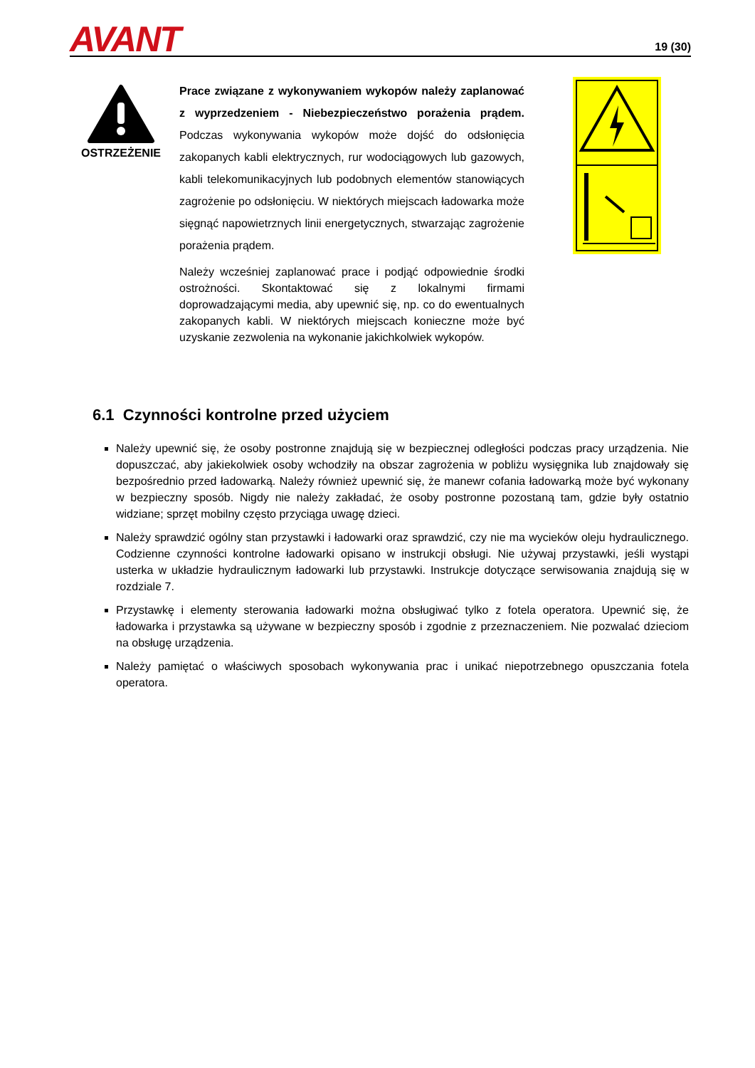AVANT
19 (30)
OSTRZEŻENIE
Prace związane z wykonywaniem wykopów należy zaplanować z wyprzedzeniem - Niebezpieczeństwo porażenia prądem. Podczas wykonywania wykopów może dojść do odsłonięcia zakopanych kabli elektrycznych, rur wodociągowych lub gazowych, kabli telekomunikacyjnych lub podobnych elementów stanowiących zagrożenie po odsłonięciu. W niektórych miejscach ładowarka może sięgnąć napowietrznych linii energetycznych, stwarzając zagrożenie porażenia prądem.
Należy wcześniej zaplanować prace i podjąć odpowiednie środki ostrożności. Skontaktować się z lokalnymi firmami doprowadzającymi media, aby upewnić się, np. co do ewentualnych zakopanych kabli. W niektórych miejscach konieczne może być uzyskanie zezwolenia na wykonanie jakichkolwiek wykopów.
6.1 Czynności kontrolne przed użyciem
Należy upewnić się, że osoby postronne znajdują się w bezpiecznej odległości podczas pracy urządzenia. Nie dopuszczać, aby jakiekolwiek osoby wchodziły na obszar zagrożenia w pobliżu wysięgnika lub znajdowały się bezpośrednio przed ładowarką. Należy również upewnić się, że manewr cofania ładowarką może być wykonany w bezpieczny sposób. Nigdy nie należy zakładać, że osoby postronne pozostaną tam, gdzie były ostatnio widziane; sprzęt mobilny często przyciąga uwagę dzieci.
Należy sprawdzić ogólny stan przystawki i ładowarki oraz sprawdzić, czy nie ma wycieków oleju hydraulicznego. Codzienne czynności kontrolne ładowarki opisano w instrukcji obsługi. Nie używaj przystawki, jeśli wystąpi usterka w układzie hydraulicznym ładowarki lub przystawki. Instrukcje dotyczące serwisowania znajdują się w rozdziale 7.
Przystawkę i elementy sterowania ładowarki można obsługiwać tylko z fotela operatora. Upewnić się, że ładowarka i przystawka są używane w bezpieczny sposób i zgodnie z przeznaczeniem. Nie pozwalać dzieciom na obsługę urządzenia.
Należy pamiętać o właściwych sposobach wykonywania prac i unikać niepotrzebnego opuszczania fotela operatora.